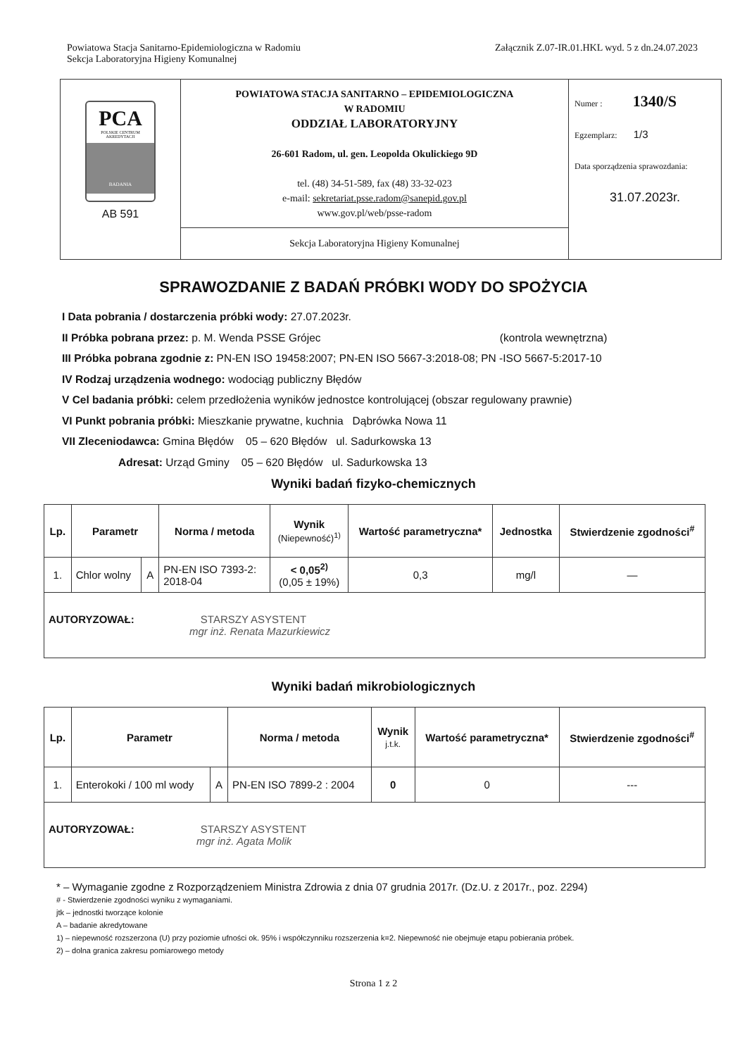Powiatowa Stacja Sanitarno-Epidemiologiczna w Radomiu
Sekcja Laboratoryjna Higieny Komunalnej
Załącznik Z.07-IR.01.HKL wyd. 5 z dn.24.07.2023
| PCA POLSKIE CENTRUM AKREDYTACJI BADANIA AB 591 | POWIATOWA STACJA SANITARNO – EPIDEMIOLOGICZNA W RADOMIU ODDZIAŁ LABORATORYJNY 26-601 Radom, ul. gen. Leopolda Okulickiego 9D tel. (48) 34-51-589, fax (48) 33-32-023 e-mail: sekretariat.psse.radom@sanepid.gov.pl www.gov.pl/web/psse-radom | Numer : 1340/S Egzemplarz: 1/3 Data sporządzenia sprawozdania: 31.07.2023r. |
| | Sekcja Laboratoryjna Higieny Komunalnej | |
SPRAWOZDANIE Z BADAŃ PRÓBKI WODY DO SPOŻYCIA
I Data pobrania / dostarczenia próbki wody: 27.07.2023r.
II Próbka pobrana przez: p. M. Wenda PSSE Grójec (kontrola wewnętrzna)
III Próbka pobrana zgodnie z: PN-EN ISO 19458:2007; PN-EN ISO 5667-3:2018-08; PN -ISO 5667-5:2017-10
IV Rodzaj urządzenia wodnego: wodociąg publiczny Błędów
V Cel badania próbki: celem przedłożenia wyników jednostce kontrolującej (obszar regulowany prawnie)
VI Punkt pobrania próbki: Mieszkanie prywatne, kuchnia Dąbrówka Nowa 11
VII Zleceniodawca: Gmina Błędów 05 – 620 Błędów ul. Sadurkowska 13
Adresat: Urząd Gminy 05 – 620 Błędów ul. Sadurkowska 13
Wyniki badań fizyko-chemicznych
| Lp. | Parametr | | Norma / metoda | Wynik (Niepewność)<sup>1)</sup> | Wartość parametryczna* | Jednostka | Stwierdzenie zgodności<sup>#</sup> |
| --- | --- | --- | --- | --- | --- | --- | --- |
| 1. | Chlor wolny | A | PN-EN ISO 7393-2: 2018-04 | < 0,05<sup>2)</sup> (0,05 ± 19%) | 0,3 | mg/l | — |
| AUTORYZOWAŁ: STARSZY ASYSTENT mgr inż. Renata Mazurkiewicz | | | | | | | |
Wyniki badań mikrobiologicznych
| Lp. | Parametr | | Norma / metoda | Wynik j.t.k. | Wartość parametryczna* | Stwierdzenie zgodności<sup>#</sup> |
| --- | --- | --- | --- | --- | --- | --- |
| 1. | Enterokoki / 100 ml wody | A | PN-EN ISO 7899-2 : 2004 | 0 | 0 | --- |
| AUTORYZOWAŁ: STARSZY ASYSTENT mgr inż. Agata Molik | | | | | | |
* – Wymaganie zgodne z Rozporządzeniem Ministra Zdrowia z dnia 07 grudnia 2017r. (Dz.U. z 2017r., poz. 2294)
# - Stwierdzenie zgodności wyniku z wymaganiami.
jtk – jednostki tworzące kolonie
A – badanie akredytowane
1) – niepewność rozszerzona (U) przy poziomie ufności ok. 95% i współczynniku rozszerzenia k=2. Niepewność nie obejmuje etapu pobierania próbek.
2) – dolna granica zakresu pomiarowego metody
Strona 1 z 2